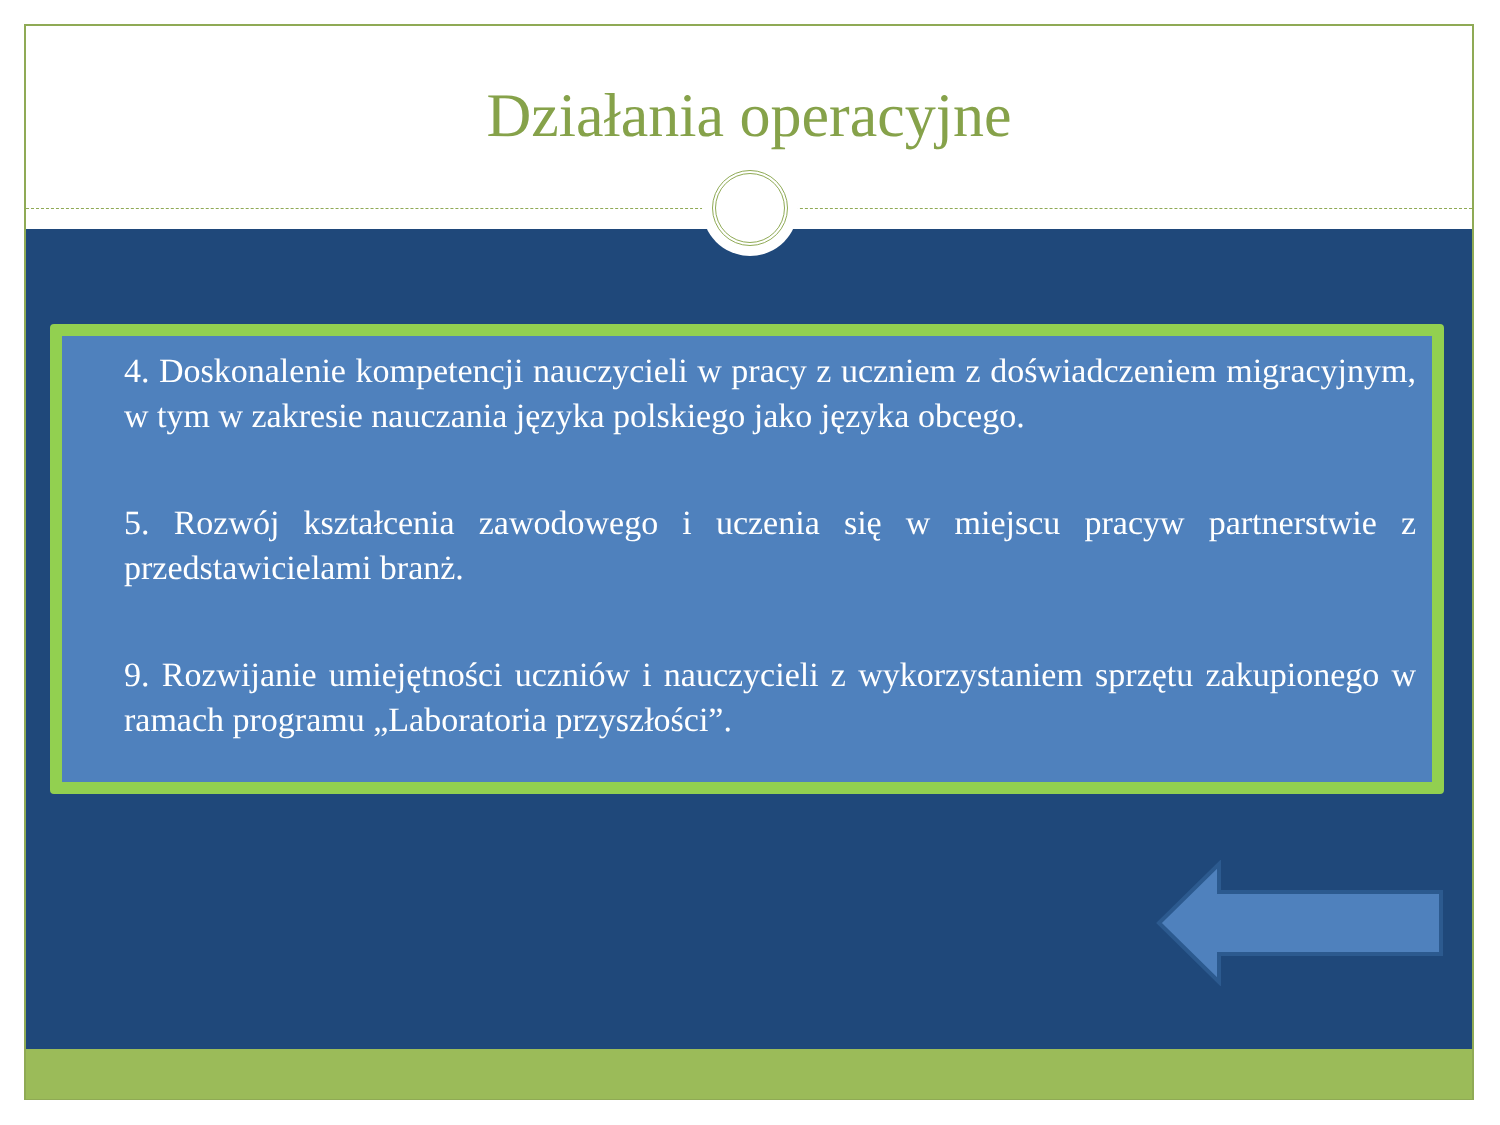Działania operacyjne
4. Doskonalenie kompetencji nauczycieli w pracy z uczniem z doświadczeniem migracyjnym, w tym w zakresie nauczania języka polskiego jako języka obcego.
5. Rozwój kształcenia zawodowego i uczenia się w miejscu pracyw partnerstwie z przedstawicielami branż.
9. Rozwijanie umiejętności uczniów i nauczycieli z wykorzystaniem sprzętu zakupionego w ramach programu „Laboratoria przyszłości”.